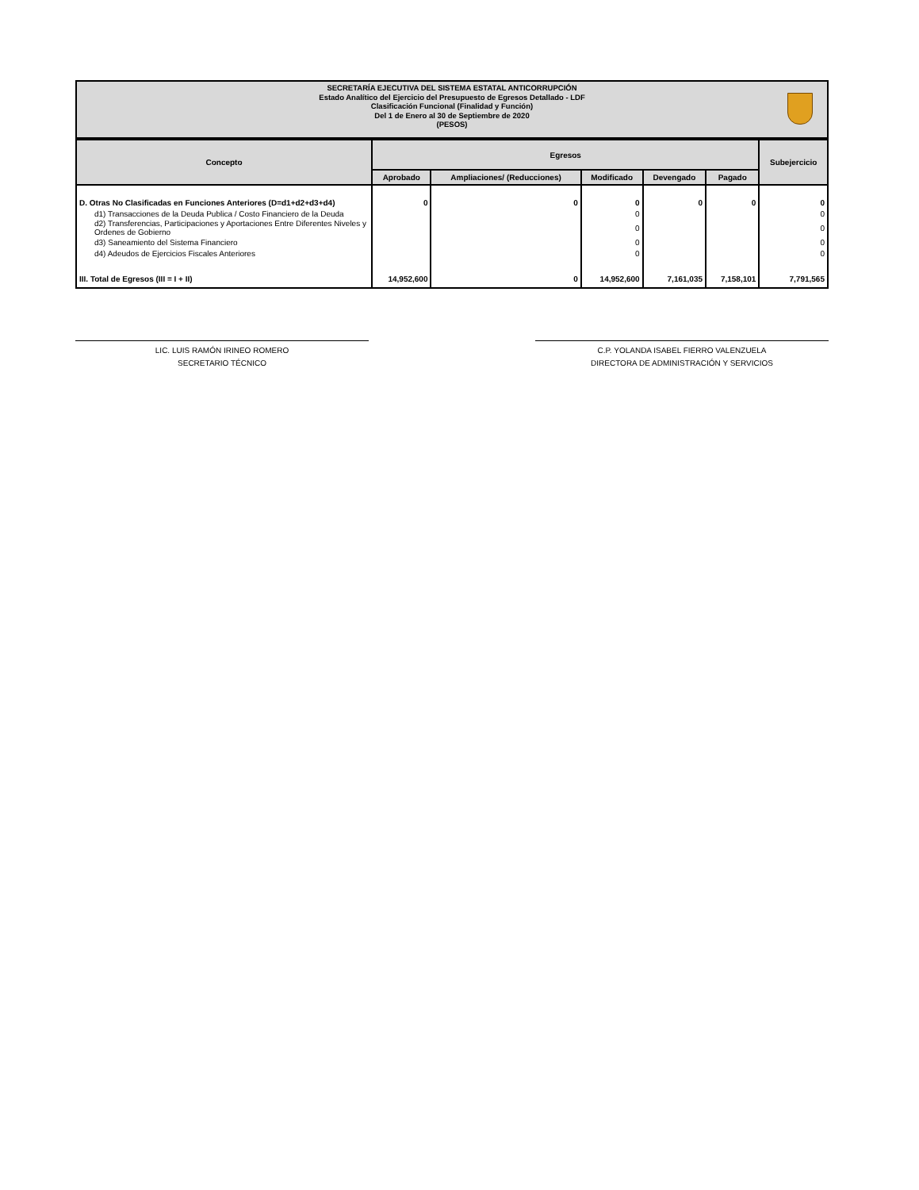SECRETARÍA EJECUTIVA DEL SISTEMA ESTATAL ANTICORRUPCIÓN
Estado Analítico del Ejercicio del Presupuesto de Egresos Detallado - LDF
Clasificación Funcional (Finalidad y Función)
Del 1 de Enero al 30 de Septiembre de 2020
(PESOS)
| Concepto | Egresos | | | | | Subejercicio |
| --- | --- | --- | --- | --- | --- | --- |
| | Aprobado | Ampliaciones/ (Reducciones) | Modificado | Devengado | Pagado | |
| D. Otras No Clasificadas en Funciones Anteriores (D=d1+d2+d3+d4) | 0 | 0 | 0 | 0 | 0 | 0 |
| d1) Transacciones de la Deuda Publica / Costo Financiero de la Deuda | | | 0 | | | 0 |
| d2) Transferencias, Participaciones y Aportaciones Entre Diferentes Niveles y Ordenes de Gobierno | | | 0 | | | 0 |
| d3) Saneamiento del Sistema Financiero | | | 0 | | | 0 |
| d4) Adeudos de Ejercicios Fiscales Anteriores | | | 0 | | | 0 |
| III. Total de Egresos (III = I + II) | 14,952,600 | 0 | 14,952,600 | 7,161,035 | 7,158,101 | 7,791,565 |
LIC. LUIS RAMÓN IRINEO ROMERO
SECRETARIO TÉCNICO
C.P. YOLANDA ISABEL FIERRO VALENZUELA
DIRECTORA DE ADMINISTRACIÓN Y SERVICIOS